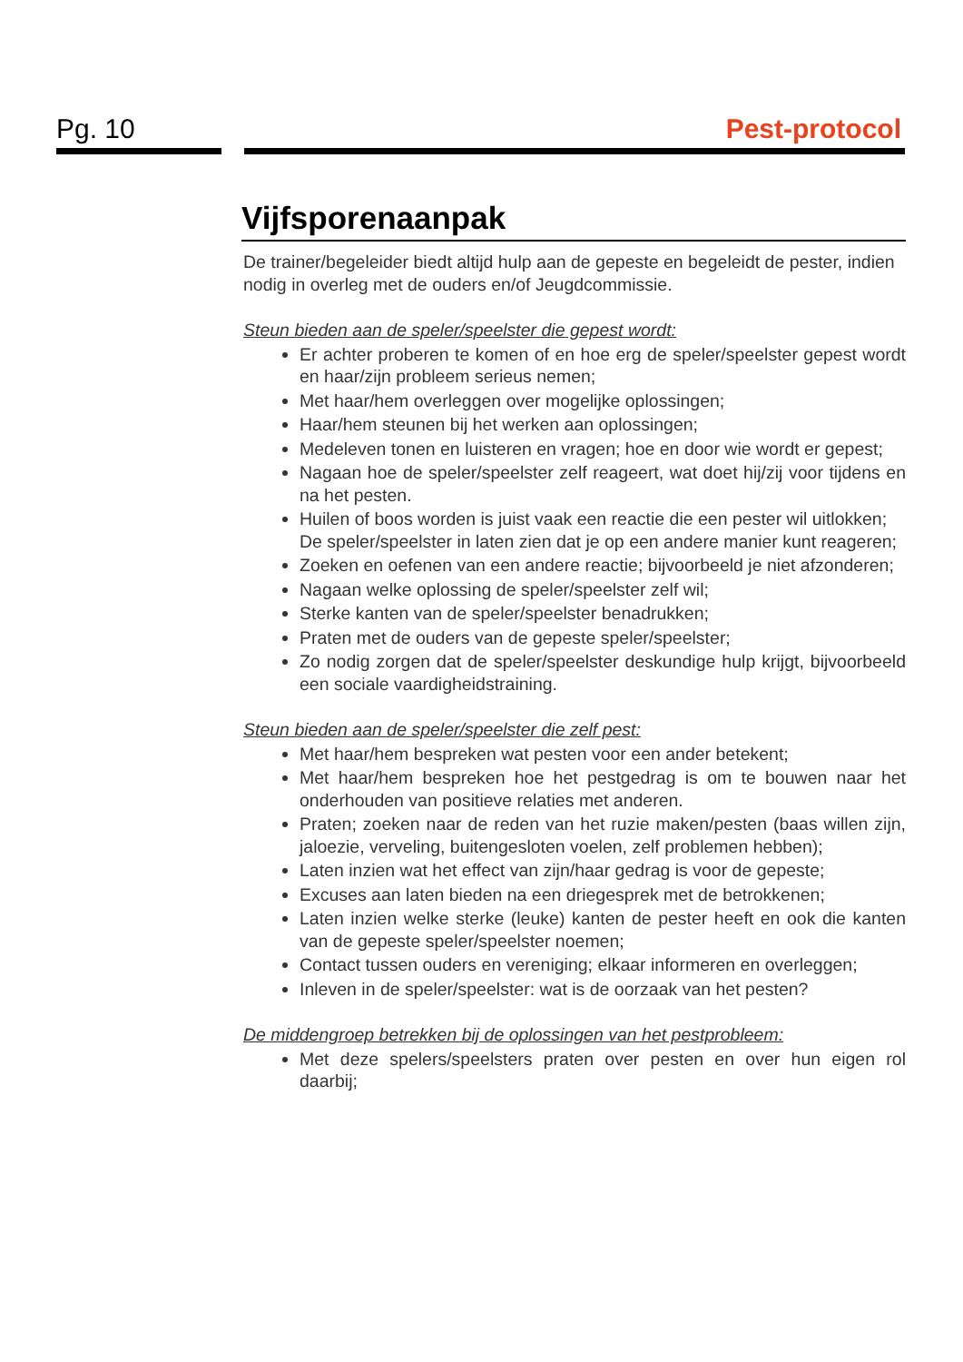Pg. 10 Pest-protocol
Vijfsporenaanpak
De trainer/begeleider biedt altijd hulp aan de gepeste en begeleidt de pester, indien nodig in overleg met de ouders en/of Jeugdcommissie.
Steun bieden aan de speler/speelster die gepest wordt:
Er achter proberen te komen of en hoe erg de speler/speelster gepest wordt en haar/zijn probleem serieus nemen;
Met haar/hem overleggen over mogelijke oplossingen;
Haar/hem steunen bij het werken aan oplossingen;
Medeleven tonen en luisteren en vragen; hoe en door wie wordt er gepest;
Nagaan hoe de speler/speelster zelf reageert, wat doet hij/zij voor tijdens en na het pesten.
Huilen of boos worden is juist vaak een reactie die een pester wil uitlokken;
De speler/speelster in laten zien dat je op een andere manier kunt reageren;
Zoeken en oefenen van een andere reactie; bijvoorbeeld je niet afzonderen;
Nagaan welke oplossing de speler/speelster zelf wil;
Sterke kanten van de speler/speelster benadrukken;
Praten met de ouders van de gepeste speler/speelster;
Zo nodig zorgen dat de speler/speelster deskundige hulp krijgt, bijvoorbeeld een sociale vaardigheidstraining.
Steun bieden aan de speler/speelster die zelf pest:
Met haar/hem bespreken wat pesten voor een ander betekent;
Met haar/hem bespreken hoe het pestgedrag is om te bouwen naar het onderhouden van positieve relaties met anderen.
Praten; zoeken naar de reden van het ruzie maken/pesten (baas willen zijn, jaloezie, verveling, buitengesloten voelen, zelf problemen hebben);
Laten inzien wat het effect van zijn/haar gedrag is voor de gepeste;
Excuses aan laten bieden na een driegesprek met de betrokkenen;
Laten inzien welke sterke (leuke) kanten de pester heeft en ook die kanten van de gepeste speler/speelster noemen;
Contact tussen ouders en vereniging; elkaar informeren en overleggen;
Inleven in de speler/speelster: wat is de oorzaak van het pesten?
De middengroep betrekken bij de oplossingen van het pestprobleem:
Met deze spelers/speelsters praten over pesten en over hun eigen rol daarbij;